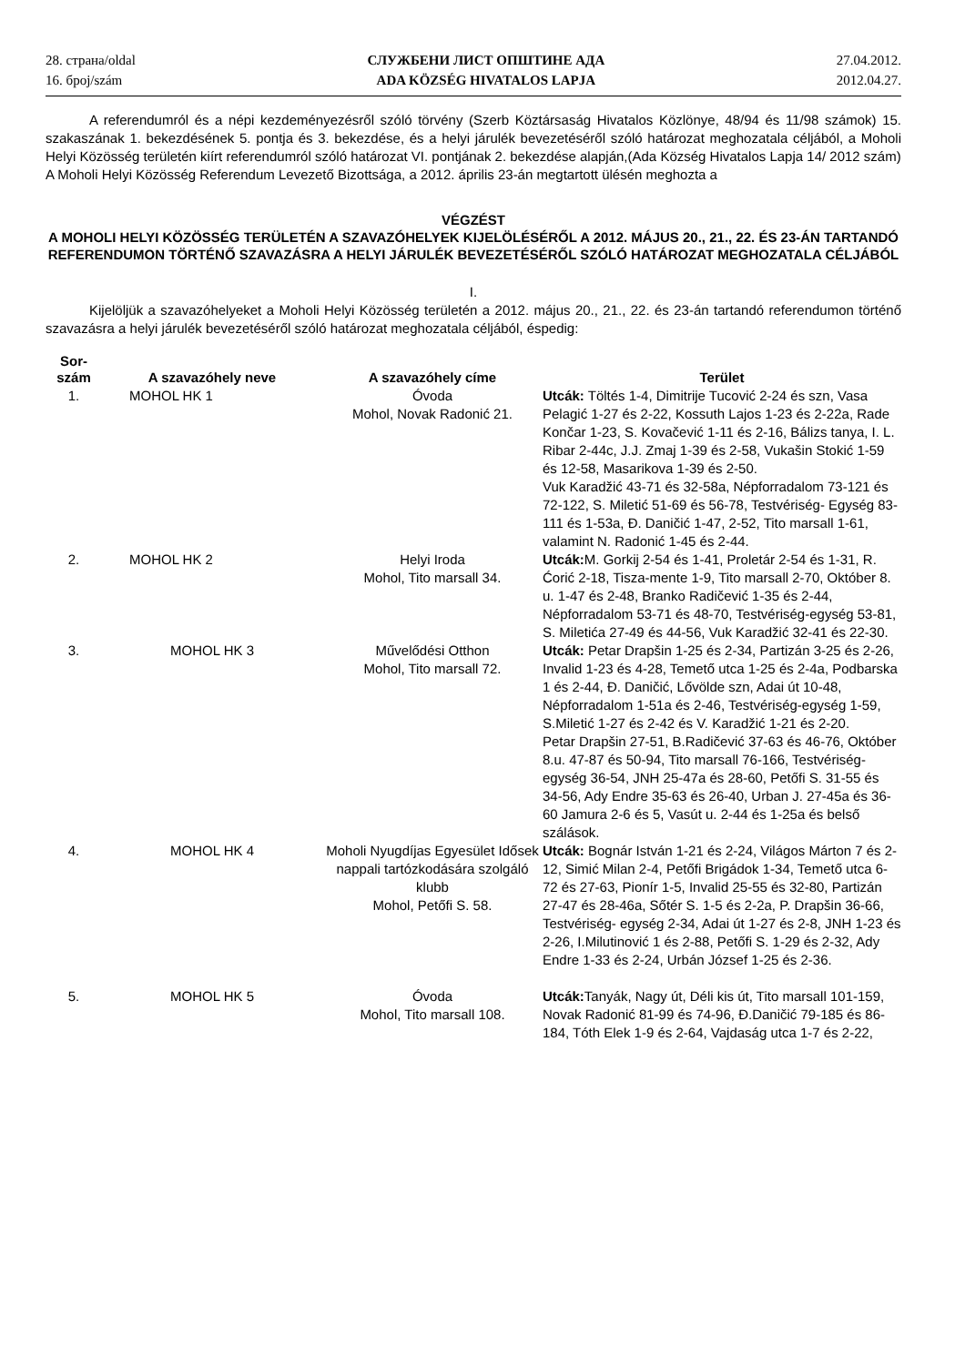28. страна/oldal
16. број/szám
СЛУЖБЕНИ ЛИСТ ОПШТИНЕ АДА
ADA KÖZSÉG HIVATALOS LAPJA
27.04.2012.
2012.04.27.
A referendumról és a népi kezdeményezésről szóló törvény (Szerb Köztársaság Hivatalos Közlönye, 48/94 és 11/98 számok) 15. szakaszának 1. bekezdésének 5. pontja és 3. bekezdése, és a helyi járulék bevezetéséről szóló határozat meghozatala céljából, a Moholi Helyi Közösség területén kiírt referendumról szóló határozat VI. pontjának 2. bekezdése alapján,(Ada Község Hivatalos Lapja 14/ 2012 szám)
A Moholi Helyi Közösség Referendum Levezető Bizottsága, a 2012. április 23-án megtartott ülésén meghozta a
VÉGZÉST
A MOHOLI HELYI KÖZÖSSÉG TERÜLETÉN A SZAVAZÓHELYEK KIJELÖLÉSÉRŐL A 2012. MÁJUS 20., 21., 22. ÉS 23-ÁN TARTANDÓ REFERENDUMON TÖRTÉNŐ SZAVAZÁSRA A HELYI JÁRULÉK BEVEZETÉSÉRŐL SZÓLÓ HATÁROZAT MEGHOZATALA CÉLJÁBÓL
I.
Kijelöljük a szavazóhelyeket a Moholi Helyi Közösség területén a 2012. május 20., 21., 22. és 23-án tartandó referendumon történő szavazásra a helyi járulék bevezetéséről szóló határozat meghozatala céljából, éspedig:
| Sor- szám | A szavazóhely neve | A szavazóhely címe | Terület |
| --- | --- | --- | --- |
| 1. | MOHOL HK 1 | Óvoda Mohol, Novak Radonić 21. | Utcák: Töltés 1-4, Dimitrije Tucović 2-24 és szn, Vasa Pelagić 1-27 és 2-22, Kossuth Lajos 1-23 és 2-22a, Rade Končar 1-23, S. Kovačević 1-11 és 2-16, Bálizs tanya, I. L. Ribar 2-44c, J.J. Zmaj 1-39 és 2-58, Vukašin Stokić 1-59 és 12-58, Masarikova 1-39 és 2-50. Vuk Karadžić 43-71 és 32-58a, Népforradalom 73-121 és 72-122, S. Miletić 51-69 és 56-78, Testvériség- Egység 83-111 és 1-53a, Đ. Daničić 1-47, 2-52, Tito marsall 1-61, valamint N. Radonić 1-45 és 2-44. |
| 2. | MOHOL HK 2 | Helyi Iroda Mohol, Tito marsall 34. | Utcák: M. Gorkij 2-54 és 1-41, Proletár 2-54 és 1-31, R. Ćorić 2-18, Tisza-mente 1-9, Tito marsall 2-70, Október 8. u. 1-47 és 2-48, Branko Radičević 1-35 és 2-44, Népforradalom 53-71 és 48-70, Testvériség-egység 53-81, S. Miletića 27-49 és 44-56, Vuk Karadžić 32-41 és 22-30. |
| 3. | MOHOL HK 3 | Művelődési Otthon Mohol, Tito marsall 72. | Utcák: Petar Drapšin 1-25 és 2-34, Partizán 3-25 és 2-26, Invalid 1-23 és 4-28, Temető utca 1-25 és 2-4a, Podbarska 1 és 2-44, Đ. Daničić, Lővölde szn, Adai út 10-48, Népforradalom 1-51a és 2-46, Testvériség-egység 1-59, S.Miletić 1-27 és 2-42 és V. Karadžić 1-21 és 2-20. Petar Drapšin 27-51, B.Radičević 37-63 és 46-76, Október 8.u. 47-87 és 50-94, Tito marsall 76-166, Testvériség- egység 36-54, JNH 25-47a és 28-60, Petőfi S. 31-55 és 34-56, Ady Endre 35-63 és 26-40, Urban J. 27-45a és 36-60 Jamura 2-6 és 5, Vasút u. 2-44 és 1-25a és belső szálások. |
| 4. | MOHOL HK 4 | Moholi Nyugdíjas Egyesület Idősek nappali tartózkodására szolgáló klubb Mohol, Petőfi S. 58. | Utcák: Bognár István 1-21 és 2-24, Világos Márton 7 és 2-12, Simić Milan 2-4, Petőfi Brigádok 1-34, Temető utca 6-72 és 27-63, Pionír 1-5, Invalid 25-55 és 32-80, Partizán 27-47 és 28-46a, Sőtér S. 1-5 és 2-2a, P. Drapšin 36-66, Testvériség- egység 2-34, Adai út 1-27 és 2-8, JNH 1-23 és 2-26, I.Milutinović 1 és 2-88, Petőfi S. 1-29 és 2-32, Ady Endre 1-33 és 2-24, Urbán József 1-25 és 2-36. |
| 5. | MOHOL HK 5 | Óvoda Mohol, Tito marsall 108. | Utcák: Tanyák, Nagy út, Déli kis út, Tito marsall 101-159, Novak Radonić 81-99 és 74-96, Đ.Daničić 79-185 és 86-184, Tóth Elek 1-9 és 2-64, Vajdaság utca 1-7 és 2-22, |